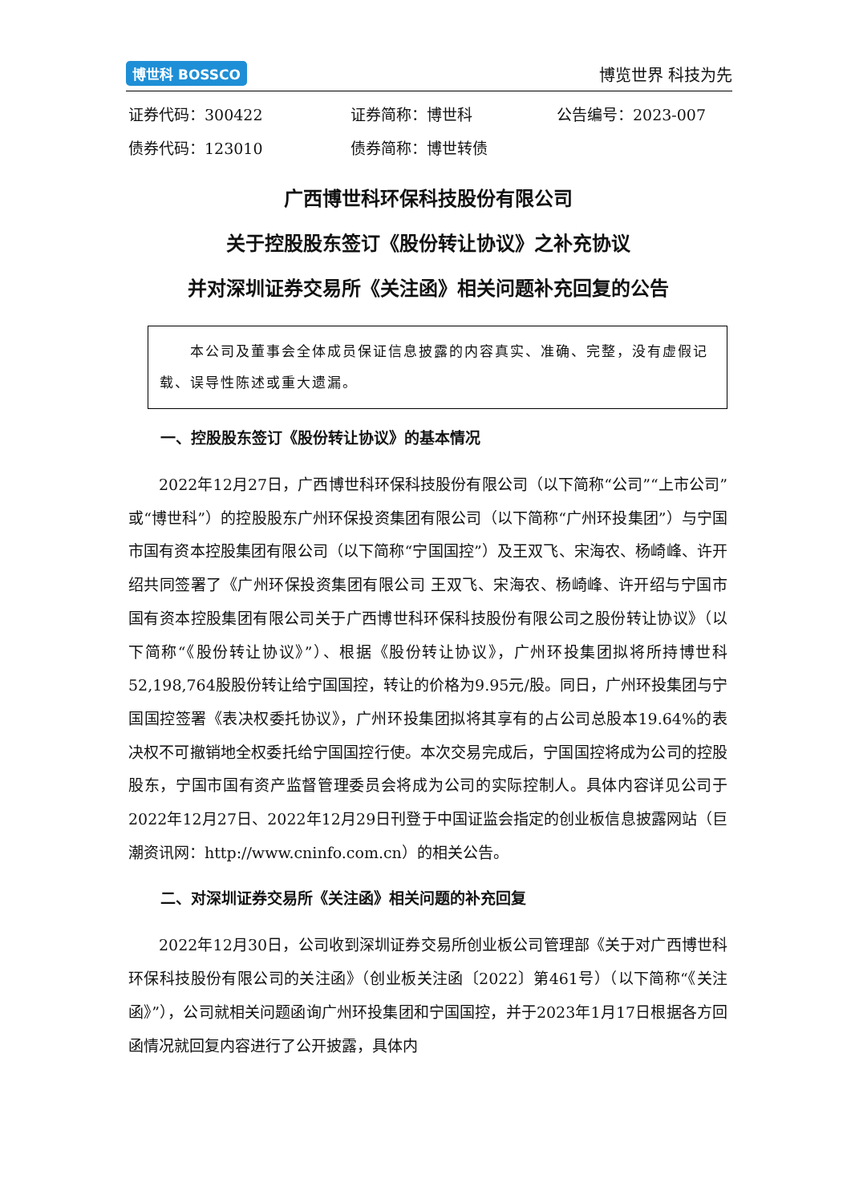博世科 BOSSCO
博览世界 科技为先
证券代码：300422 证券简称：博世科 公告编号：2023-007
债券代码：123010 债券简称：博世转债
广西博世科环保科技股份有限公司
关于控股股东签订《股份转让协议》之补充协议
并对深圳证券交易所《关注函》相关问题补充回复的公告
　　本公司及董事会全体成员保证信息披露的内容真实、准确、完整，没有虚假记载、误导性陈述或重大遗漏。
一、控股股东签订《股份转让协议》的基本情况
2022年12月27日，广西博世科环保科技股份有限公司（以下简称“公司”“上市公司”或“博世科”）的控股股东广州环保投资集团有限公司（以下简称“广州环投集团”）与宁国市国有资本控股集团有限公司（以下简称“宁国国控”）及王双飞、宋海农、杨崎峰、许开绍共同签署了《广州环保投资集团有限公司 王双飞、宋海农、杨崎峰、许开绍与宁国市国有资本控股集团有限公司关于广西博世科环保科技股份有限公司之股份转让协议》（以下简称“《股份转让协议》”）、根据《股份转让协议》，广州环投集团拟将所持博世科52,198,764股股份转让给宁国国控，转让的价格为9.95元/股。同日，广州环投集团与宁国国控签署《表决权委托协议》，广州环投集团拟将其享有的占公司总股本19.64%的表决权不可撤销地全权委托给宁国国控行使。本次交易完成后，宁国国控将成为公司的控股股东，宁国市国有资产监督管理委员会将成为公司的实际控制人。具体内容详见公司于2022年12月27日、2022年12月29日刊登于中国证监会指定的创业板信息披露网站（巨潮资讯网：http://www.cninfo.com.cn）的相关公告。
二、对深圳证券交易所《关注函》相关问题的补充回复
2022年12月30日，公司收到深圳证券交易所创业板公司管理部《关于对广西博世科环保科技股份有限公司的关注函》（创业板关注函〔2022〕第461号）（以下简称“《关注函》”），公司就相关问题函询广州环投集团和宁国国控，并于2023年1月17日根据各方回函情况就回复内容进行了公开披露，具体内